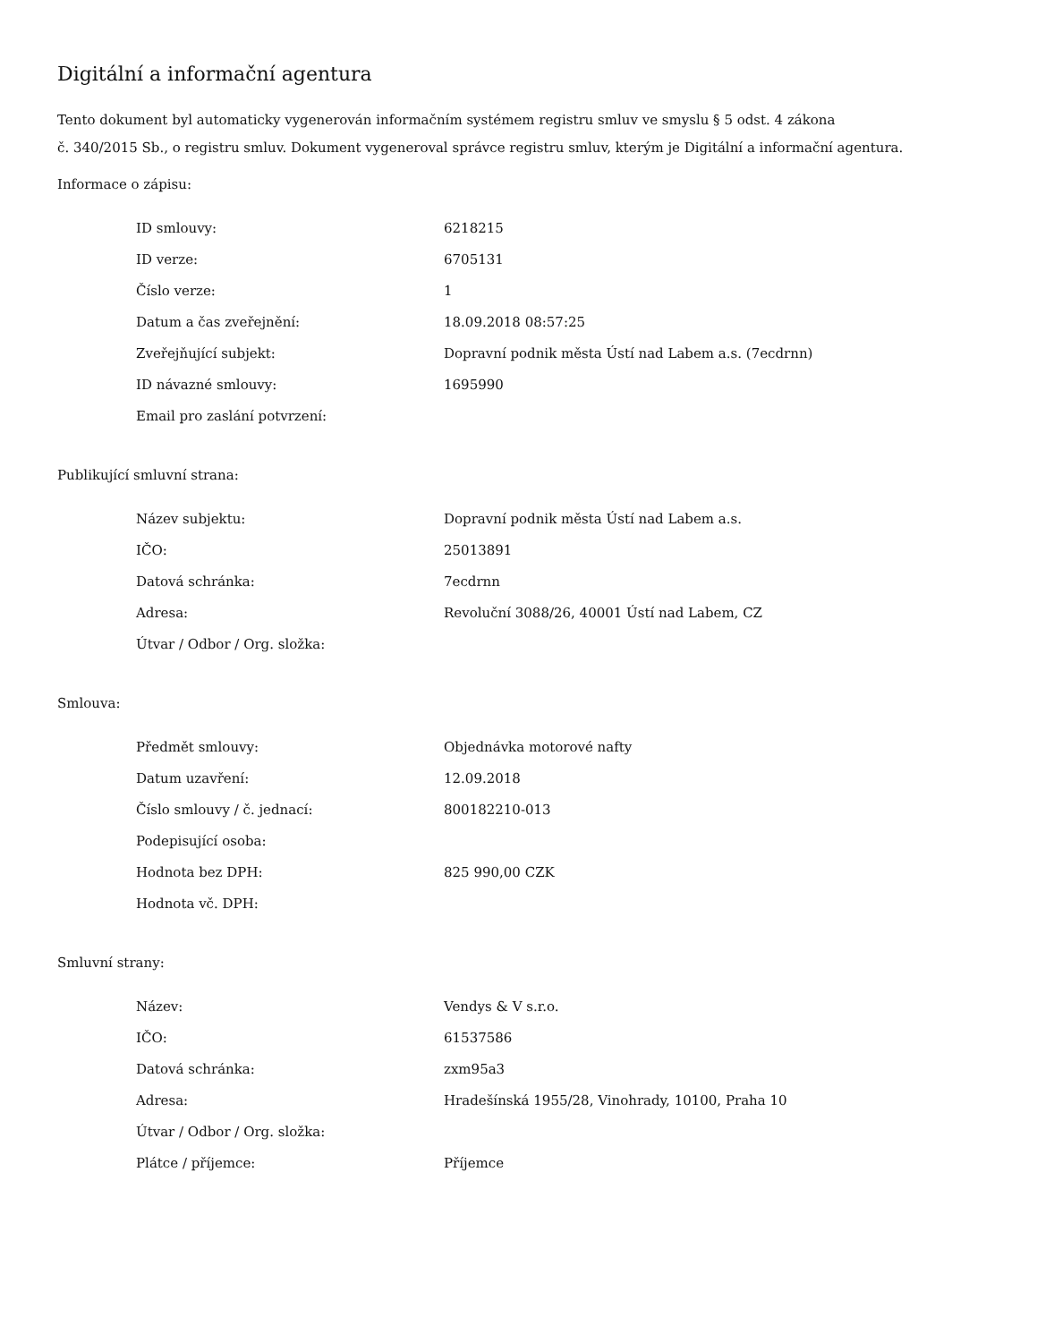Digitální a informační agentura
Tento dokument byl automaticky vygenerován informačním systémem registru smluv ve smyslu § 5 odst. 4 zákona
č. 340/2015 Sb., o registru smluv. Dokument vygeneroval správce registru smluv, kterým je Digitální a informační agentura.
Informace o zápisu:
| ID smlouvy: | 6218215 |
| ID verze: | 6705131 |
| Číslo verze: | 1 |
| Datum a čas zveřejnění: | 18.09.2018 08:57:25 |
| Zveřejňující subjekt: | Dopravní podnik města Ústí nad Labem a.s. (7ecdrnn) |
| ID návazné smlouvy: | 1695990 |
| Email pro zaslání potvrzení: | |
Publikující smluvní strana:
| Název subjektu: | Dopravní podnik města Ústí nad Labem a.s. |
| IČO: | 25013891 |
| Datová schránka: | 7ecdrnn |
| Adresa: | Revoluční 3088/26, 40001 Ústí nad Labem, CZ |
| Útvar / Odbor / Org. složka: | |
Smlouva:
| Předmět smlouvy: | Objednávka motorové nafty |
| Datum uzavření: | 12.09.2018 |
| Číslo smlouvy / č. jednací: | 800182210-013 |
| Podepisující osoba: | |
| Hodnota bez DPH: | 825 990,00 CZK |
| Hodnota vč. DPH: | |
Smluvní strany:
| Název: | Vendys & V s.r.o. |
| IČO: | 61537586 |
| Datová schránka: | zxm95a3 |
| Adresa: | Hradešínská 1955/28, Vinohrady, 10100, Praha 10 |
| Útvar / Odbor / Org. složka: | |
| Plátce / příjemce: | Příjemce |